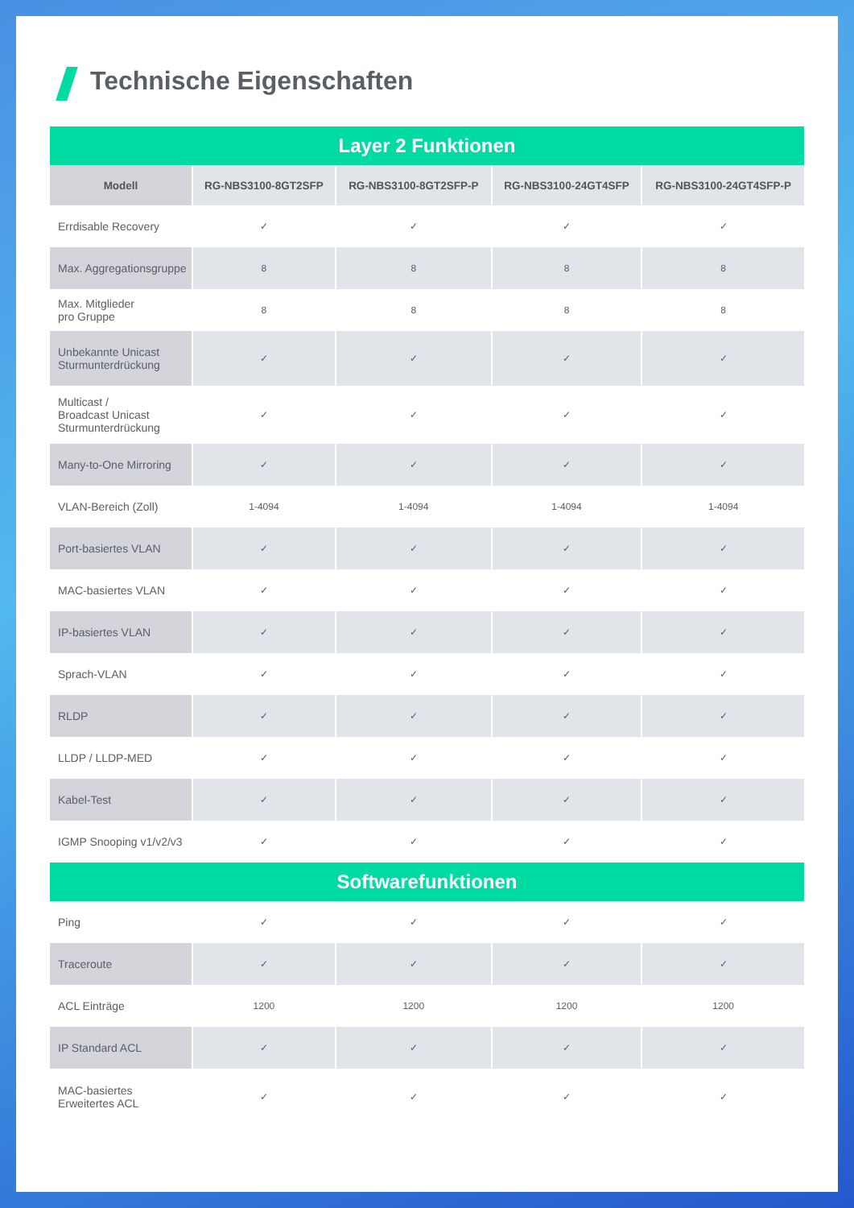Technische Eigenschaften
| Layer 2 Funktionen | | | | |
| Modell | RG-NBS3100-8GT2SFP | RG-NBS3100-8GT2SFP-P | RG-NBS3100-24GT4SFP | RG-NBS3100-24GT4SFP-P |
| Errdisable Recovery | ✓ | ✓ | ✓ | ✓ |
| Max. Aggregationsgruppe | 8 | 8 | 8 | 8 |
| Max. Mitglieder pro Gruppe | 8 | 8 | 8 | 8 |
| Unbekannte Unicast Sturmunterdrückung | ✓ | ✓ | ✓ | ✓ |
| Multicast / Broadcast Unicast Sturmunterdrückung | ✓ | ✓ | ✓ | ✓ |
| Many-to-One Mirroring | ✓ | ✓ | ✓ | ✓ |
| VLAN-Bereich (Zoll) | 1-4094 | 1-4094 | 1-4094 | 1-4094 |
| Port-basiertes VLAN | ✓ | ✓ | ✓ | ✓ |
| MAC-basiertes VLAN | ✓ | ✓ | ✓ | ✓ |
| IP-basiertes VLAN | ✓ | ✓ | ✓ | ✓ |
| Sprach-VLAN | ✓ | ✓ | ✓ | ✓ |
| RLDP | ✓ | ✓ | ✓ | ✓ |
| LLDP / LLDP-MED | ✓ | ✓ | ✓ | ✓ |
| Kabel-Test | ✓ | ✓ | ✓ | ✓ |
| IGMP Snooping v1/v2/v3 | ✓ | ✓ | ✓ | ✓ |
| Softwarefunktionen | | | | |
| Ping | ✓ | ✓ | ✓ | ✓ |
| Traceroute | ✓ | ✓ | ✓ | ✓ |
| ACL Einträge | 1200 | 1200 | 1200 | 1200 |
| IP Standard ACL | ✓ | ✓ | ✓ | ✓ |
| MAC-basiertes Erweitertes ACL | ✓ | ✓ | ✓ | ✓ |